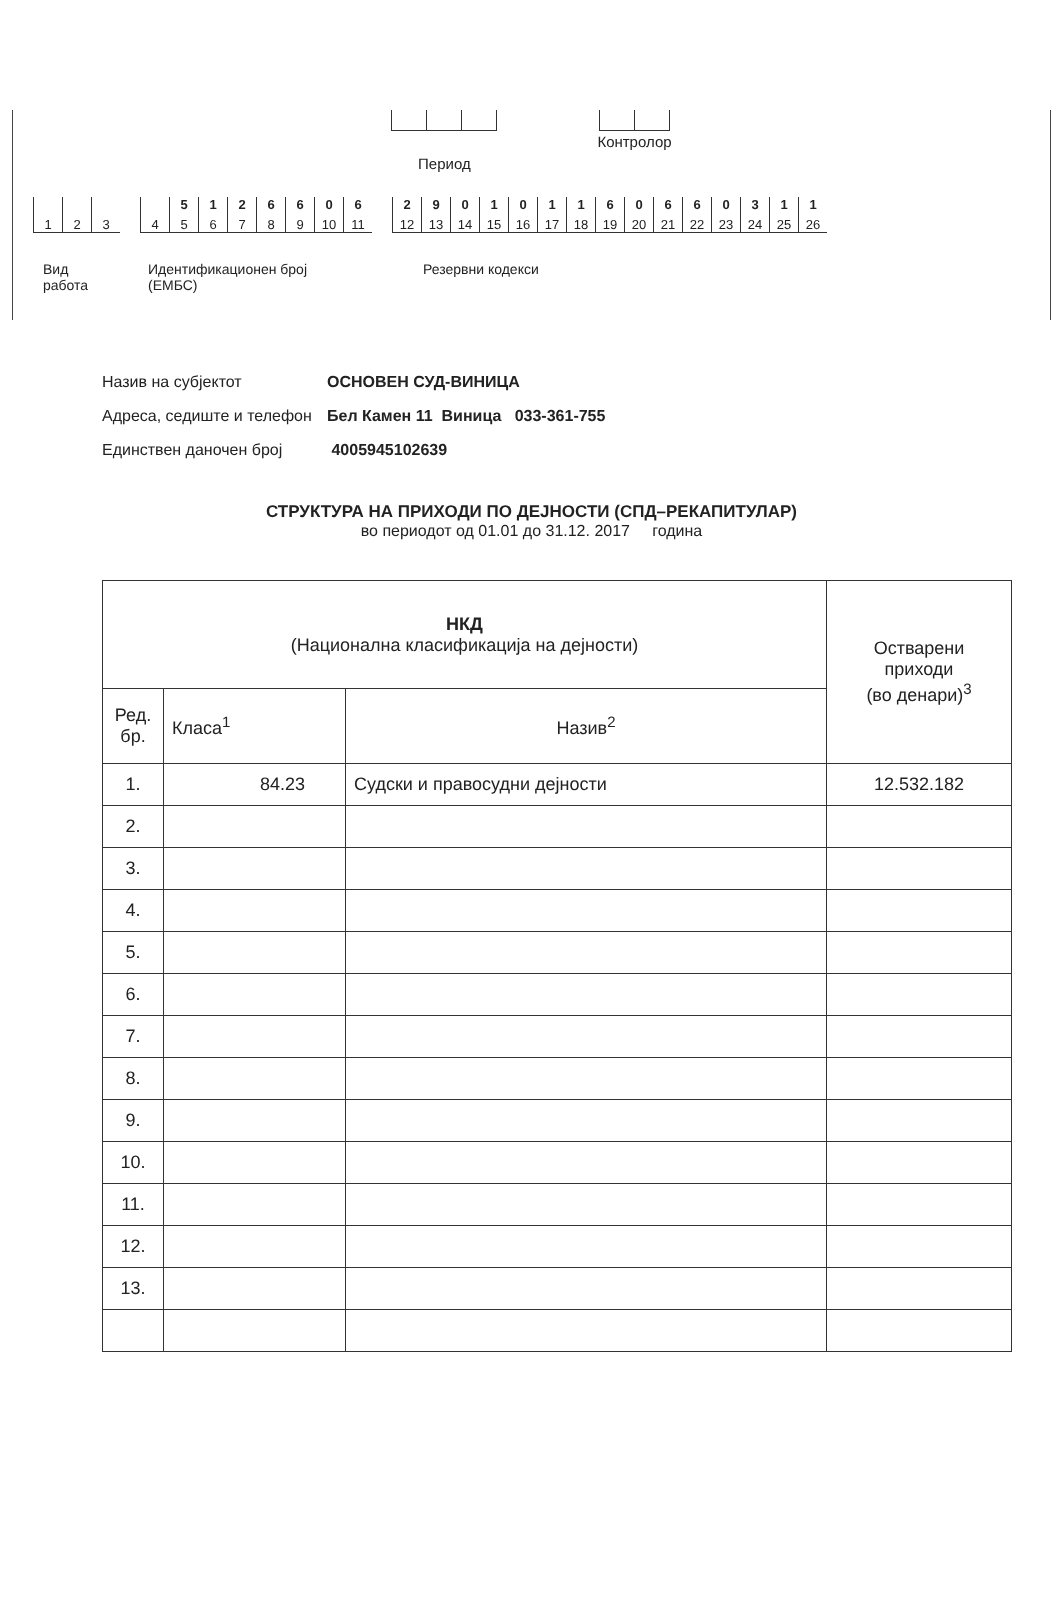Период
Контролор
1 2 3 4
5
5
1
6
2
7
6
8
6
9
0
10
6
11
2
12
9
13
0
14
1
15
0
16
1
17
1
18
6
19
0
20
6
21
6
22
0
23
3
24
1
25
1
26
Вид
работа
Идентификационен број
(ЕМБС)
Резервни кодекси
Назив на субјектот ОСНОВЕН СУД-ВИНИЦА
Адреса, седиште и телефон Бел Камен 11 Виница 033-361-755
Единствен даночен број 4005945102639
СТРУКТУРА НА ПРИХОДИ ПО ДЕЈНОСТИ (СПД–РЕКАПИТУЛАР)
во периодот од 01.01 до 31.12. 2017 година
| НКД (Национална класификација на дејности) | | | Остварени приходи (во денари)<sup>3</sup> |
| --- | --- | --- | --- |
| Ред. бр. | Класа<sup>1</sup> | Назив<sup>2</sup> | |
| 1. | 84.23 | Судски и правосудни дејности | 12.532.182 |
| 2. | | | |
| 3. | | | |
| 4. | | | |
| 5. | | | |
| 6. | | | |
| 7. | | | |
| 8. | | | |
| 9. | | | |
| 10. | | | |
| 11. | | | |
| 12. | | | |
| 13. | | | |